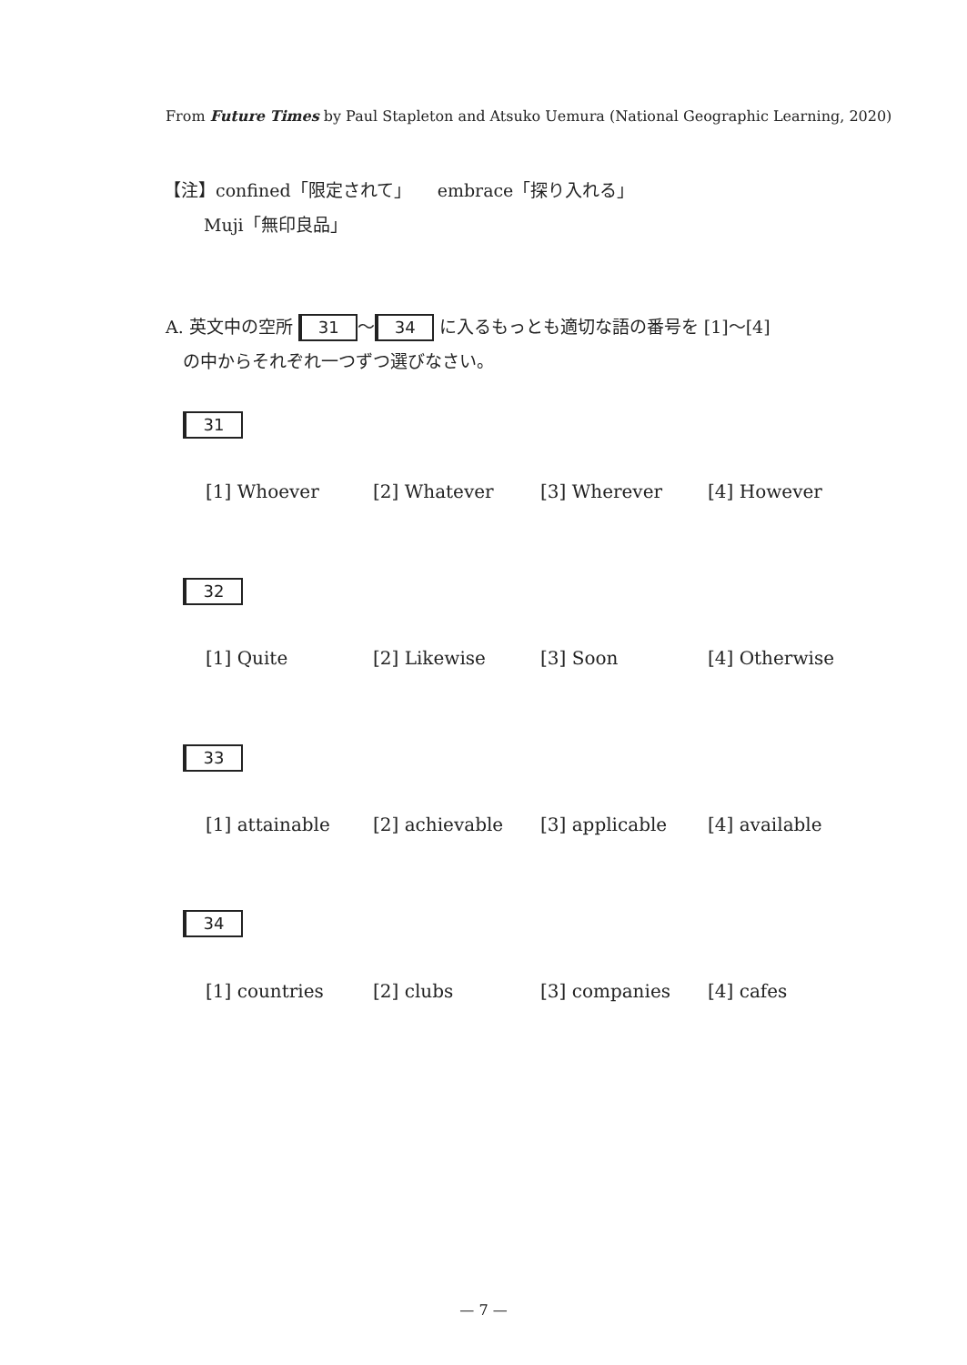From Future Times by Paul Stapleton and Atsuko Uemura (National Geographic Learning, 2020)
【注】confined「限定されて」　　embrace「探り入れる」
　　 Muji「無印良品」
A. 英文中の空所 31 ～ 34 に入るもっとも適切な語の番号を [1]～[4]
　の中からそれぞれ一つずつ選びなさい。
31
[1] Whoever [2] Whatever [3] Wherever [4] However
32
[1] Quite [2] Likewise [3] Soon [4] Otherwise
33
[1] attainable [2] achievable [3] applicable [4] available
34
[1] countries [2] clubs [3] companies [4] cafes
— 7 —